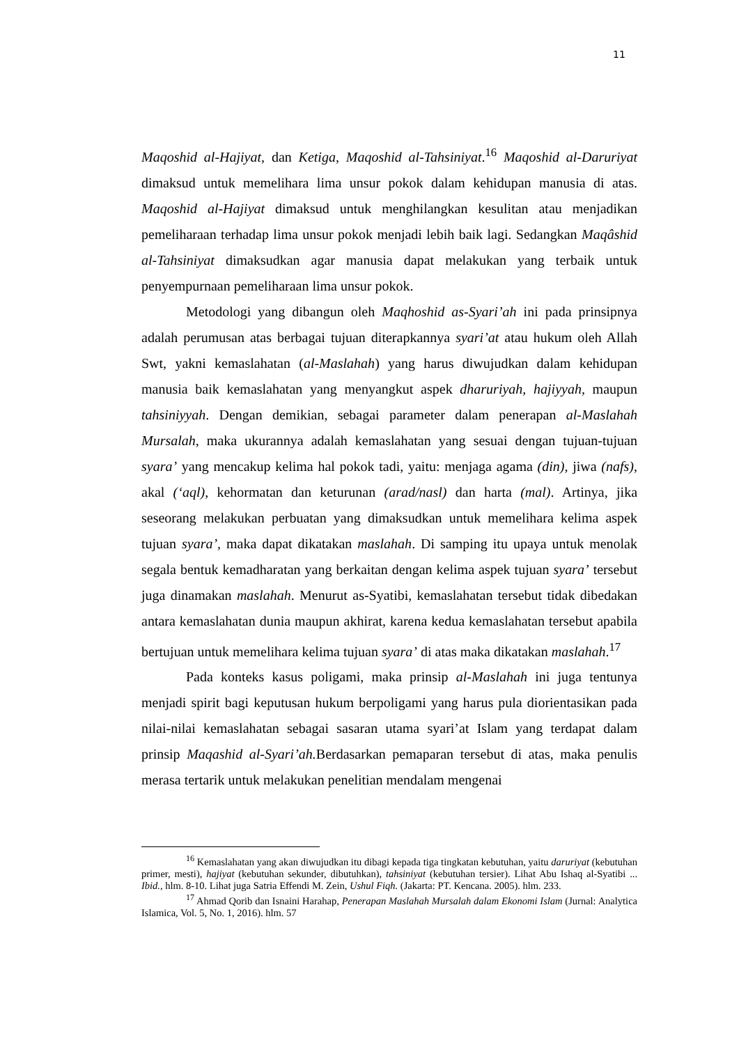11
Maqoshid al-Hajiyat, dan Ketiga, Maqoshid al-Tahsiniyat.<sup>16</sup> Maqoshid al-Daruriyat dimaksud untuk memelihara lima unsur pokok dalam kehidupan manusia di atas. Maqoshid al-Hajiyat dimaksud untuk menghilangkan kesulitan atau menjadikan pemeliharaan terhadap lima unsur pokok menjadi lebih baik lagi. Sedangkan Maqâshid al-Tahsiniyat dimaksudkan agar manusia dapat melakukan yang terbaik untuk penyempurnaan pemeliharaan lima unsur pokok.
Metodologi yang dibangun oleh Maqhoshid as-Syari’ah ini pada prinsipnya adalah perumusan atas berbagai tujuan diterapkannya syari’at atau hukum oleh Allah Swt, yakni kemaslahatan (al-Maslahah) yang harus diwujudkan dalam kehidupan manusia baik kemaslahatan yang menyangkut aspek dharuriyah, hajiyyah, maupun tahsiniyyah. Dengan demikian, sebagai parameter dalam penerapan al-Maslahah Mursalah, maka ukurannya adalah kemaslahatan yang sesuai dengan tujuan-tujuan syara’ yang mencakup kelima hal pokok tadi, yaitu: menjaga agama (din), jiwa (nafs), akal (‘aql), kehormatan dan keturunan (arad/nasl) dan harta (mal). Artinya, jika seseorang melakukan perbuatan yang dimaksudkan untuk memelihara kelima aspek tujuan syara’, maka dapat dikatakan maslahah. Di samping itu upaya untuk menolak segala bentuk kemadharatan yang berkaitan dengan kelima aspek tujuan syara’ tersebut juga dinamakan maslahah. Menurut as-Syatibi, kemaslahatan tersebut tidak dibedakan antara kemaslahatan dunia maupun akhirat, karena kedua kemaslahatan tersebut apabila bertujuan untuk memelihara kelima tujuan syara’ di atas maka dikatakan maslahah.<sup>17</sup>
Pada konteks kasus poligami, maka prinsip al-Maslahah ini juga tentunya menjadi spirit bagi keputusan hukum berpoligami yang harus pula diorientasikan pada nilai-nilai kemaslahatan sebagai sasaran utama syari’at Islam yang terdapat dalam prinsip Maqashid al-Syari’ah. Berdasarkan pemaparan tersebut di atas, maka penulis merasa tertarik untuk melakukan penelitian mendalam mengenai
<sup>16</sup> Kemaslahatan yang akan diwujudkan itu dibagi kepada tiga tingkatan kebutuhan, yaitu daruriyat (kebutuhan primer, mesti), hajiyat (kebutuhan sekunder, dibutuhkan), tahsiniyat (kebutuhan tersier). Lihat Abu Ishaq al-Syatibi ... Ibid., hlm. 8-10. Lihat juga Satria Effendi M. Zein, Ushul Fiqh. (Jakarta: PT. Kencana. 2005). hlm. 233.
<sup>17</sup> Ahmad Qorib dan Isnaini Harahap, Penerapan Maslahah Mursalah dalam Ekonomi Islam (Jurnal: Analytica Islamica, Vol. 5, No. 1, 2016). hlm. 57